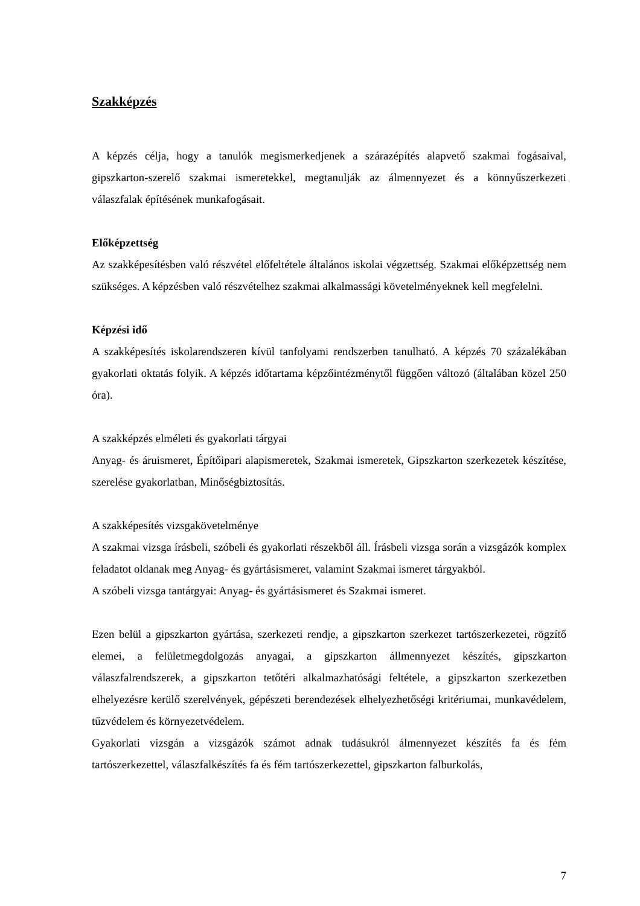Szakképzés
A képzés célja, hogy a tanulók megismerkedjenek a szárazépítés alapvető szakmai fogásaival, gipszkarton-szerelő szakmai ismeretekkel, megtanulják az álmennyezet és a könnyűszerkezeti válaszfalak építésének munkafogásait.
Előképzettség
Az szakképesítésben való részvétel előfeltétele általános iskolai végzettség. Szakmai előképzettség nem szükséges. A képzésben való részvételhez szakmai alkalmassági követelményeknek kell megfelelni.
Képzési idő
A szakképesítés iskolarendszeren kívül tanfolyami rendszerben tanulható. A képzés 70 százalékában gyakorlati oktatás folyik. A képzés időtartama képzőintézménytől függően változó (általában közel 250 óra).
A szakképzés elméleti és gyakorlati tárgyai
Anyag- és áruismeret, Építőipari alapismeretek, Szakmai ismeretek, Gipszkarton szerkezetek készítése, szerelése gyakorlatban, Minőségbiztosítás.
A szakképesítés vizsgakövetelménye
A szakmai vizsga írásbeli, szóbeli és gyakorlati részekből áll. Írásbeli vizsga során a vizsgázók komplex feladatot oldanak meg Anyag- és gyártásismeret, valamint Szakmai ismeret tárgyakból.
A szóbeli vizsga tantárgyai: Anyag- és gyártásismeret és Szakmai ismeret.
Ezen belül a gipszkarton gyártása, szerkezeti rendje, a gipszkarton szerkezet tartószerkezetei, rögzítő elemei, a felületmegdolgozás anyagai, a gipszkarton állmennyezet készítés, gipszkarton válaszfalrendszerek, a gipszkarton tetőtéri alkalmazhatósági feltétele, a gipszkarton szerkezetben elhelyezésre kerülő szerelvények, gépészeti berendezések elhelyezhetőségi kritériumai, munkavédelem, tűzvédelem és környezetvédelem.
Gyakorlati vizsgán a vizsgázók számot adnak tudásukról álmennyezet készítés fa és fém tartószerkezettel, válaszfalkészítés fa és fém tartószerkezettel, gipszkarton falburkolás,
7